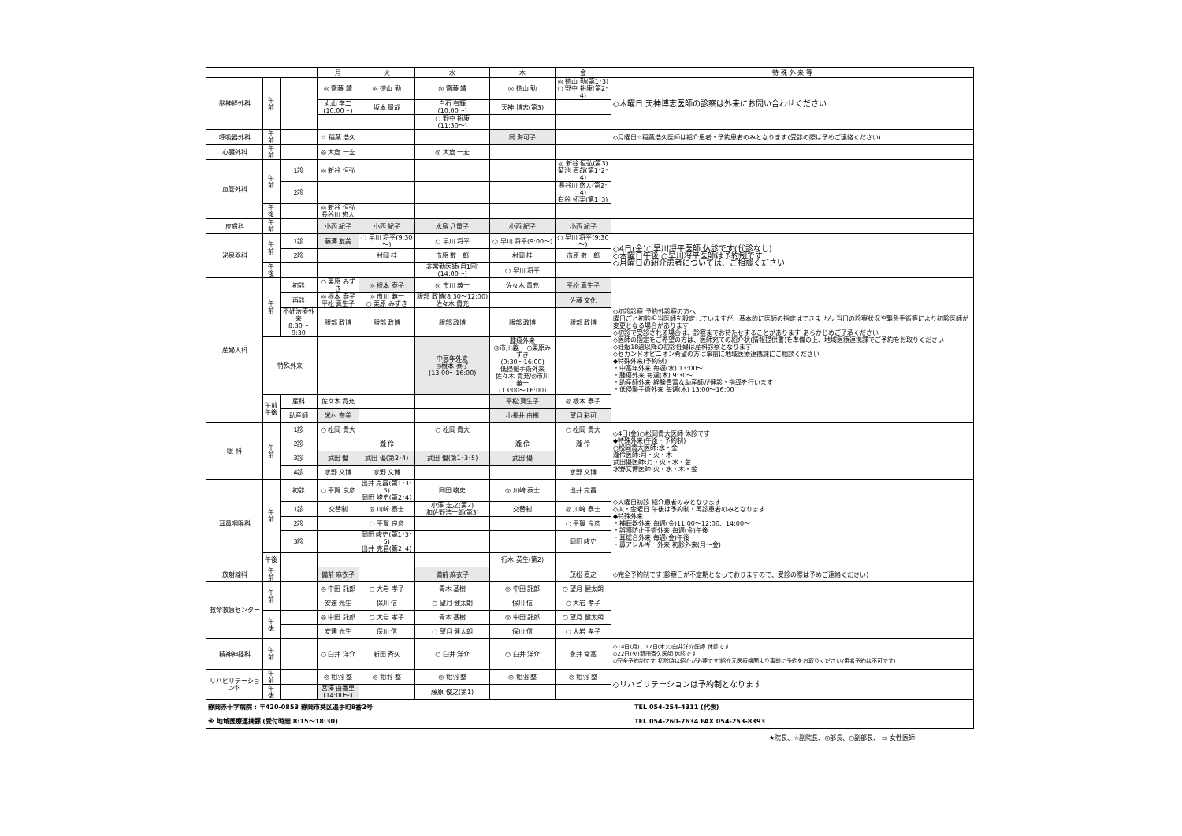| | | | 月 | 火 | 水 | 木 | 金 | 特 殊 外 来 等 |
| --- | --- | --- | --- | --- | --- | --- | --- | --- |
| 脳神経外科 | 午 前 | | ◎ 齋藤 靖 | ◎ 徳山 勤 | ◎ 齋藤 靖 | ◎ 徳山 勤 | ◎ 徳山 勤(第1･3) ○ 野中 裕康(第2･4) | ◇木曜日 天神博志医師の診察は外来にお問い合わせください |
| | | | 丸山 学二 (10:00～) | 坂本 量哉 | 白石 有輝 (10:00～) | 天神 博志(第3) | | |
| | | | | | ○ 野中 裕康 (11:30～) | | | |
| 呼吸器外科 | 午 前 | | ☆ 稲葉 浩久 | | | 岡 海可子 | | ◇月曜日☆稲葉浩久医師は紹介患者・予約患者のみとなります(受診の際は予めご連絡ください) |
| 心臓外科 | 午 前 | | ◎ 大倉 一宏 | | ◎ 大倉 一宏 | | | |
| 血管外科 | 午 前 | 1診 | ◎ 新谷 恒弘 | | | | ◎ 新谷 恒弘(第3) 菊池 直哉(第1･2･4) | |
| | | 2診 | | | | | 長谷川 悠人(第2･4) 有谷 拓実(第1･3) | |
| | 午 後 | | ◎ 新谷 恒弘 長谷川 悠人 | | | | | |
| 皮膚科 | 午 前 | | 小西 紀子 | 小西 紀子 | 水島 八重子 | 小西 紀子 | 小西 紀子 | |
| 泌尿器科 | 午 前 | 1診 | 藤澤 友美 | ○ 早川 将平(9:30～) | ○ 早川 将平 | ○ 早川 将平(9:00～) | ○ 早川 将平(9:30～) | ◇4日(金)○早川将平医師 休診です(代診なし) ◇木曜日午後 ○早川将平医師は予約制です ◇月曜日の紹介患者については、ご相談ください |
| | | 2診 | | 村岡 桂 | 市原 敬一郎 | 村岡 桂 | 市原 敬一郎 | |
| | 午 後 | | | | 非常勤医師(月1回)(14:00～) | ○ 早川 将平 | | |
| 産婦人科 | 午 前 | 初診 | ○ 栗原 みずき | ◎ 根本 泰子 | ◎ 市川 義一 | 佐々木 貴充 | 平松 真生子 | ◇初診診察 予約外診察の方へ 曜日ごと初診担当医師を設定していますが、基本的に医師の指定はできません 当日の診察状況や緊急手術等により初診医師が変更となる場合があります ◇初診で受診される場合は、診察までお待たせすることがあります あらかじめご了承ください ◇医師の指定をご希望の方は、医師宛ての紹介状(情報提供書)を準備の上、地域医療連携課でご予約をお取りください ◇妊娠18週以降の初診妊婦は産科診察となります ◇セカンドオピニオン希望の方は事前に地域医療連携課にご相談ください ◆特殊外来(予約制) ・中高年外来 毎週(水) 13:00～ ・腫瘍外来 毎週(木) 9:30～ ・助産師外来 経験豊富な助産師が健診・指導を行います ・低侵襲手術外来 毎週(木) 13:00～16:00 |
| | | 再診 | ◎ 根本 泰子 平松 真生子 | ◎ 市川 義一 ○ 栗原 みずき | 服部 政博(8:30～12:00) 佐々木 貴充 | | 佐藤 文化 | |
| | | 不妊治療外来 8:30～9:30 | 服部 政博 | 服部 政博 | 服部 政博 | 服部 政博 | 服部 政博 | |
| | 特殊外来 | | | | 中高年外来 ◎根本 泰子 (13:00～16:00) | 腫瘍外来 ◎市川義一 ○栗原みずき (9:30～16:00) 低侵襲手術外来 佐々木 貴充/◎市川 義一 (13:00～16:00) | | |
| | 午前 午後 | 産科 | 佐々木 貴充 | | | 平松 真生子 | ◎ 根本 泰子 | |
| | | 助産師 | 米村 奈美 | | | 小長井 由樹 | 望月 彩可 | |
| 眼 科 | 午 前 | 1診 | ○ 松岡 貴大 | | ○ 松岡 貴大 | | ○ 松岡 貴大 | ◇4日(金)○松岡貴大医師 休診です ◆特殊外来(午後・予約制) ○松岡貴大医師:水・金 瀧伶医師:月・火・木 武田優医師:月・火・水・金 水野文博医師:火・水・木・金 |
| | | 2診 | | 瀧 伶 | | 瀧 伶 | 瀧 伶 | |
| | | 3診 | 武田 優 | 武田 優(第2･4) | 武田 優(第1･3･5) | 武田 優 | | |
| | | 4診 | 水野 文博 | 水野 文博 | | | 水野 文博 | |
| 耳鼻咽喉科 | 午 前 | 初診 | ○ 平賀 良彦 | 出井 克昌(第1･3･5) 岡田 峻史(第2･4) | 岡田 峻史 | ◎ 川﨑 泰士 | 出井 克昌 | ◇火曜日初診 紹介患者のみとなります ◇火・金曜日 午後は予約制・再診患者のみとなります ◆特殊外来 ・補聴器外来 毎週(金)11:00～12:00、14:00～ ・誤嚥防止手術外来 毎週(金)午後 ・耳総合外来 毎週(金)午後 ・鼻アレルギー外来 初診外来(月～金) |
| | | 1診 | 交替制 | ◎ 川﨑 泰士 | 小澤 宏之(第2) 和佐野浩一郎(第3) | 交替制 | ◎ 川﨑 泰士 | |
| | | 2診 | | ○ 平賀 良彦 | | | ○ 平賀 良彦 | |
| | | 3診 | | 岡田 峻史(第1･3･5) 出井 克昌(第2･4) | | | 岡田 峻史 | |
| | 午後 | | | | | 行木 英生(第2) | | |
| 放射線科 | 午 前 | | 備前 麻衣子 | | 備前 麻衣子 | | 茂松 直之 | ◇完全予約制です(診察日が不定期となっておりますので、受診の際は予めご連絡ください) |
| 救命救急センター | 午 前 | | ◎ 中田 託郎 | ○ 大岩 孝子 | 青木 基樹 | ◎ 中田 託郎 | ○ 望月 健太朗 | |
| | | | 安達 光生 | 保川 信 | ○ 望月 健太朗 | 保川 信 | ○ 大岩 孝子 | |
| | 午 後 | | ◎ 中田 託郎 | ○ 大岩 孝子 | 青木 基樹 | ◎ 中田 託郎 | ○ 望月 健太朗 | |
| | | | 安達 光生 | 保川 信 | ○ 望月 健太朗 | 保川 信 | ○ 大岩 孝子 | |
| 精神神経科 | 午 前 | | ○ 臼井 洋介 | 新田 斉久 | ○ 臼井 洋介 | ○ 臼井 洋介 | 永井 常高 | ◇14日(月)、17日(木)○臼井洋介医師 休診です ◇22日(火)新田斉久医師 休診です ◇完全予約制です 初診時は紹介が必要です(紹介元医療機関より事前に予約をお取りください/患者予約は不可です) |
| リハビリテーション科 | 午 前 | | ◎ 相羽 整 | ◎ 相羽 整 | ◎ 相羽 整 | ◎ 相羽 整 | ◎ 相羽 整 | ◇リハビリテーションは予約制となります |
| | 午 後 | | 宮澤 由香里 (14:00～) | | 藤原 俊之(第1) | | | |
| 静岡赤十字病院 : 〒420-0853 静岡市葵区追手町8番2号 | TEL 054-254-4311 (代表) |
| ※ 地域医療連携課 (受付時間 8:15～18:30) | TEL 054-260-7634 FAX 054-253-8393 |
★院長、☆副院長、◎部長、○副部長、 ▭ 女性医師